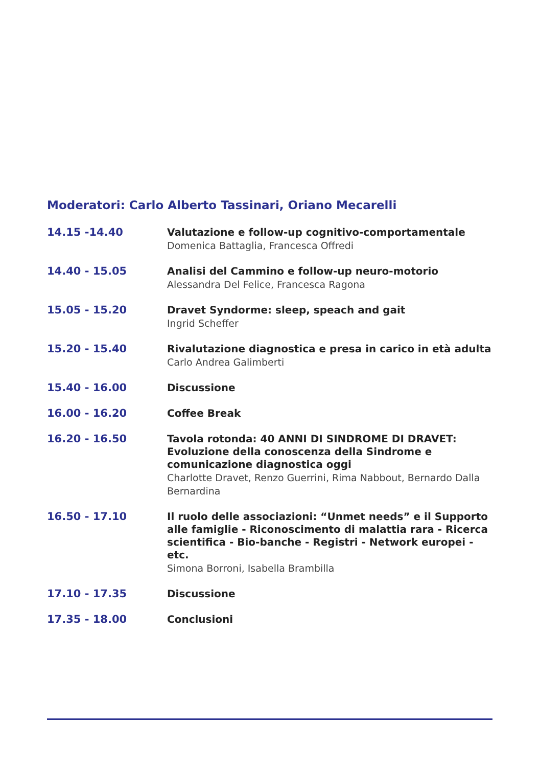Moderatori: Carlo Alberto Tassinari, Oriano Mecarelli
14.15 -14.40
Valutazione e follow-up cognitivo-comportamentale
Domenica Battaglia, Francesca Offredi
14.40 - 15.05
Analisi del Cammino e follow-up neuro-motorio
Alessandra Del Felice, Francesca Ragona
15.05 - 15.20
Dravet Syndorme: sleep, speach and gait
Ingrid Scheffer
15.20 - 15.40
Rivalutazione diagnostica e presa in carico in età adulta
Carlo Andrea Galimberti
15.40 - 16.00
Discussione
16.00 - 16.20
Coffee Break
16.20 - 16.50
Tavola rotonda: 40 ANNI DI SINDROME DI DRAVET: Evoluzione della conoscenza della Sindrome e comunicazione diagnostica oggi
Charlotte Dravet, Renzo Guerrini, Rima Nabbout, Bernardo Dalla Bernardina
16.50 - 17.10
Il ruolo delle associazioni: “Unmet needs” e il Supporto alle famiglie - Riconoscimento di malattia rara - Ricerca scientifica - Bio-banche - Registri - Network europei - etc.
Simona Borroni, Isabella Brambilla
17.10 - 17.35
Discussione
17.35 - 18.00
Conclusioni